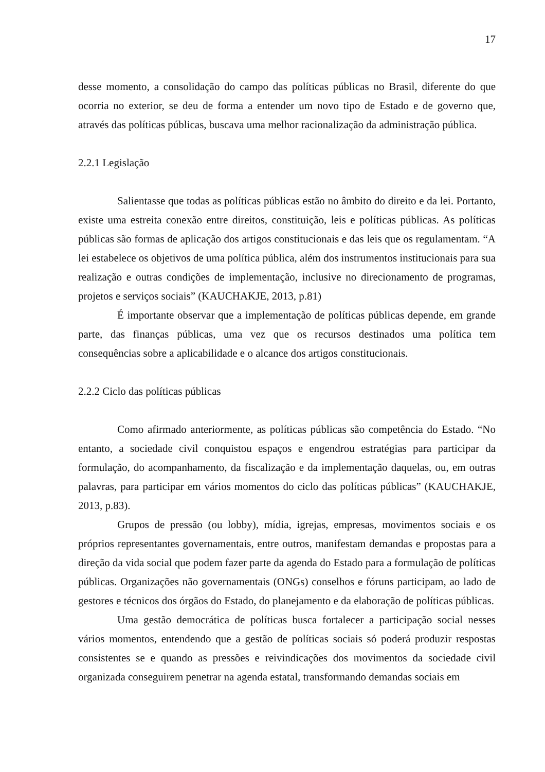17
desse momento, a consolidação do campo das políticas públicas no Brasil, diferente do que ocorria no exterior, se deu de forma a entender um novo tipo de Estado e de governo que, através das políticas públicas, buscava uma melhor racionalização da administração pública.
2.2.1 Legislação
Salientasse que todas as políticas públicas estão no âmbito do direito e da lei. Portanto, existe uma estreita conexão entre direitos, constituição, leis e políticas públicas. As políticas públicas são formas de aplicação dos artigos constitucionais e das leis que os regulamentam. “A lei estabelece os objetivos de uma política pública, além dos instrumentos institucionais para sua realização e outras condições de implementação, inclusive no direcionamento de programas, projetos e serviços sociais” (KAUCHAKJE, 2013, p.81)
É importante observar que a implementação de políticas públicas depende, em grande parte, das finanças públicas, uma vez que os recursos destinados uma política tem consequências sobre a aplicabilidade e o alcance dos artigos constitucionais.
2.2.2 Ciclo das políticas públicas
Como afirmado anteriormente, as políticas públicas são competência do Estado. “No entanto, a sociedade civil conquistou espaços e engendrou estratégias para participar da formulação, do acompanhamento, da fiscalização e da implementação daquelas, ou, em outras palavras, para participar em vários momentos do ciclo das políticas públicas” (KAUCHAKJE, 2013, p.83).
Grupos de pressão (ou lobby), mídia, igrejas, empresas, movimentos sociais e os próprios representantes governamentais, entre outros, manifestam demandas e propostas para a direção da vida social que podem fazer parte da agenda do Estado para a formulação de políticas públicas. Organizações não governamentais (ONGs) conselhos e fóruns participam, ao lado de gestores e técnicos dos órgãos do Estado, do planejamento e da elaboração de políticas públicas.
Uma gestão democrática de políticas busca fortalecer a participação social nesses vários momentos, entendendo que a gestão de políticas sociais só poderá produzir respostas consistentes se e quando as pressões e reivindicações dos movimentos da sociedade civil organizada conseguirem penetrar na agenda estatal, transformando demandas sociais em